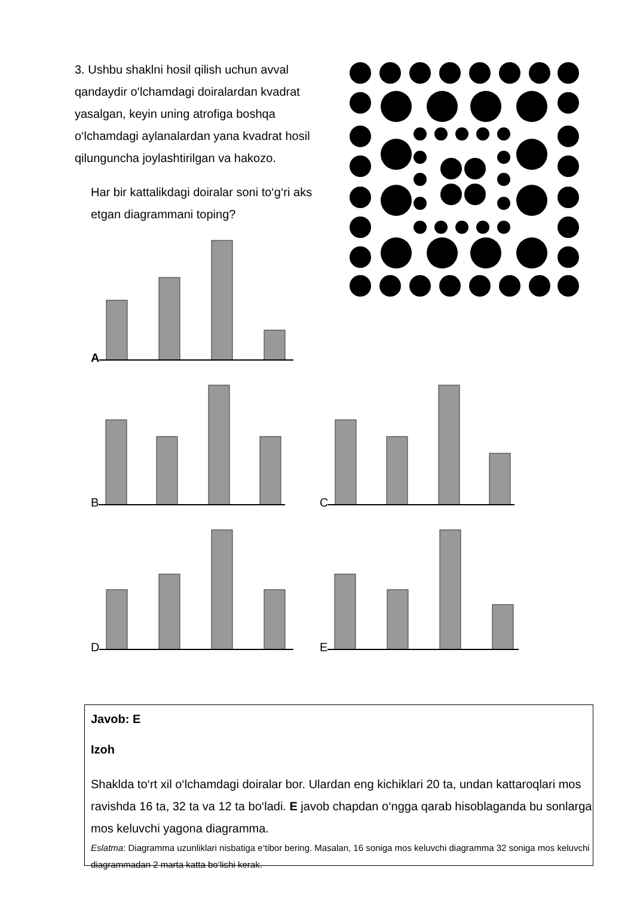3. Ushbu shaklni hosil qilish uchun avval qandaydir o‘lchamdagi doiralardan kvadrat yasalgan, keyin uning atrofiga boshqa o‘lchamdagi aylanalardan yana kvadrat hosil qilunguncha joylashtirilgan va hakozo.
Har bir kattalikdagi doiralar soni to‘g‘ri aks etgan diagrammani toping?
A
B C
D E
Javob: E
Izoh
Shaklda to‘rt xil o‘lchamdagi doiralar bor. Ulardan eng kichiklari 20 ta, undan kattaroqlari mos ravishda 16 ta, 32 ta va 12 ta bo‘ladi. E javob chapdan o‘ngga qarab hisoblaganda bu sonlarga mos keluvchi yagona diagramma.
Eslatma: Diagramma uzunliklari nisbatiga e‘tibor bering. Masalan, 16 soniga mos keluvchi diagramma 32 soniga mos keluvchi diagrammadan 2 marta katta bo‘lishi kerak.